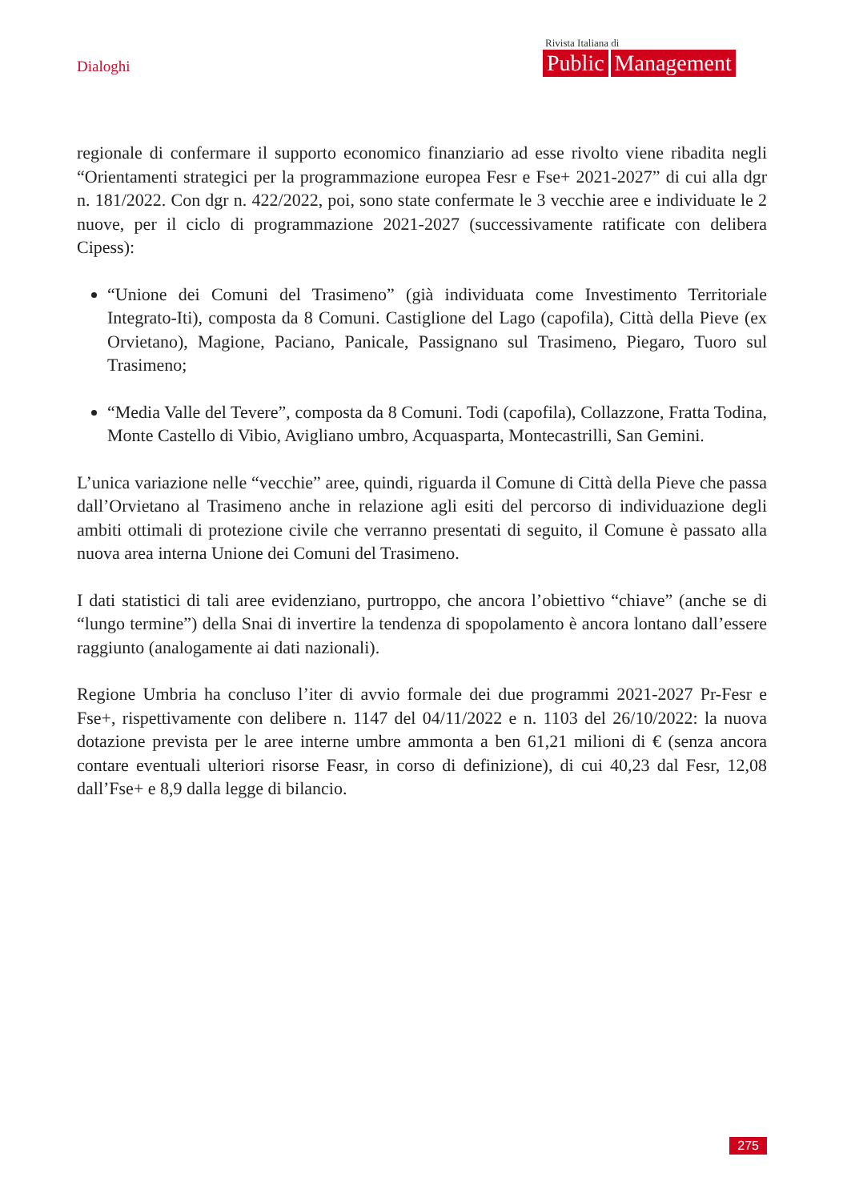Dialoghi
Rivista Italiana di
Public Management
regionale di confermare il supporto economico finanziario ad esse rivolto viene ribadita negli “Orientamenti strategici per la programmazione europea Fesr e Fse+ 2021-2027” di cui alla dgr n. 181/2022. Con dgr n. 422/2022, poi, sono state confermate le 3 vecchie aree e individuate le 2 nuove, per il ciclo di programmazione 2021-2027 (successivamente ratificate con delibera Cipess):
“Unione dei Comuni del Trasimeno” (già individuata come Investimento Territoriale Integrato-Iti), composta da 8 Comuni. Castiglione del Lago (capofila), Città della Pieve (ex Orvietano), Magione, Paciano, Panicale, Passignano sul Trasimeno, Piegaro, Tuoro sul Trasimeno;
“Media Valle del Tevere”, composta da 8 Comuni. Todi (capofila), Collazzone, Fratta Todina, Monte Castello di Vibio, Avigliano umbro, Acquasparta, Montecastrilli, San Gemini.
L’unica variazione nelle “vecchie” aree, quindi, riguarda il Comune di Città della Pieve che passa dall’Orvietano al Trasimeno anche in relazione agli esiti del percorso di individuazione degli ambiti ottimali di protezione civile che verranno presentati di seguito, il Comune è passato alla nuova area interna Unione dei Comuni del Trasimeno.
I dati statistici di tali aree evidenziano, purtroppo, che ancora l’obiettivo “chiave” (anche se di “lungo termine”) della Snai di invertire la tendenza di spopolamento è ancora lontano dall’essere raggiunto (analogamente ai dati nazionali).
Regione Umbria ha concluso l’iter di avvio formale dei due programmi 2021-2027 Pr-Fesr e Fse+, rispettivamente con delibere n. 1147 del 04/11/2022 e n. 1103 del 26/10/2022: la nuova dotazione prevista per le aree interne umbre ammonta a ben 61,21 milioni di € (senza ancora contare eventuali ulteriori risorse Feasr, in corso di definizione), di cui 40,23 dal Fesr, 12,08 dall’Fse+ e 8,9 dalla legge di bilancio.
275